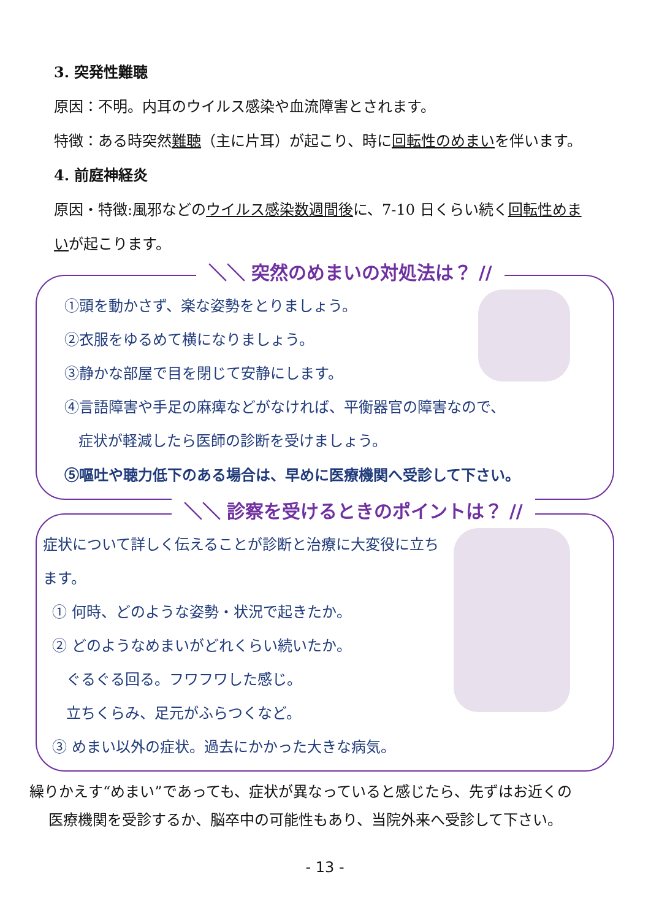3. 突発性難聴
原因：不明。内耳のウイルス感染や血流障害とされます。
特徴：ある時突然難聴（主に片耳）が起こり、時に回転性のめまいを伴います。
4. 前庭神経炎
原因・特徴:風邪などのウイルス感染数週間後に、7-10 日くらい続く回転性めまいが起こります。
＼＼ 突然のめまいの対処法は？ //
①頭を動かさず、楽な姿勢をとりましょう。
②衣服をゆるめて横になりましょう。
③静かな部屋で目を閉じて安静にします。
④言語障害や手足の麻痺などがなければ、平衡器官の障害なので、
症状が軽減したら医師の診断を受けましょう。
⑤嘔吐や聴力低下のある場合は、早めに医療機関へ受診して下さい。
＼＼ 診察を受けるときのポイントは？ //
症状について詳しく伝えることが診断と治療に大変役に立ちます。
① 何時、どのような姿勢・状況で起きたか。
② どのようなめまいがどれくらい続いたか。
ぐるぐる回る。フワフワした感じ。
立ちくらみ、足元がふらつくなど。
③ めまい以外の症状。過去にかかった大きな病気。
繰りかえす“めまい”であっても、症状が異なっていると感じたら、先ずはお近くの
医療機関を受診するか、脳卒中の可能性もあり、当院外来へ受診して下さい。
- 13 -